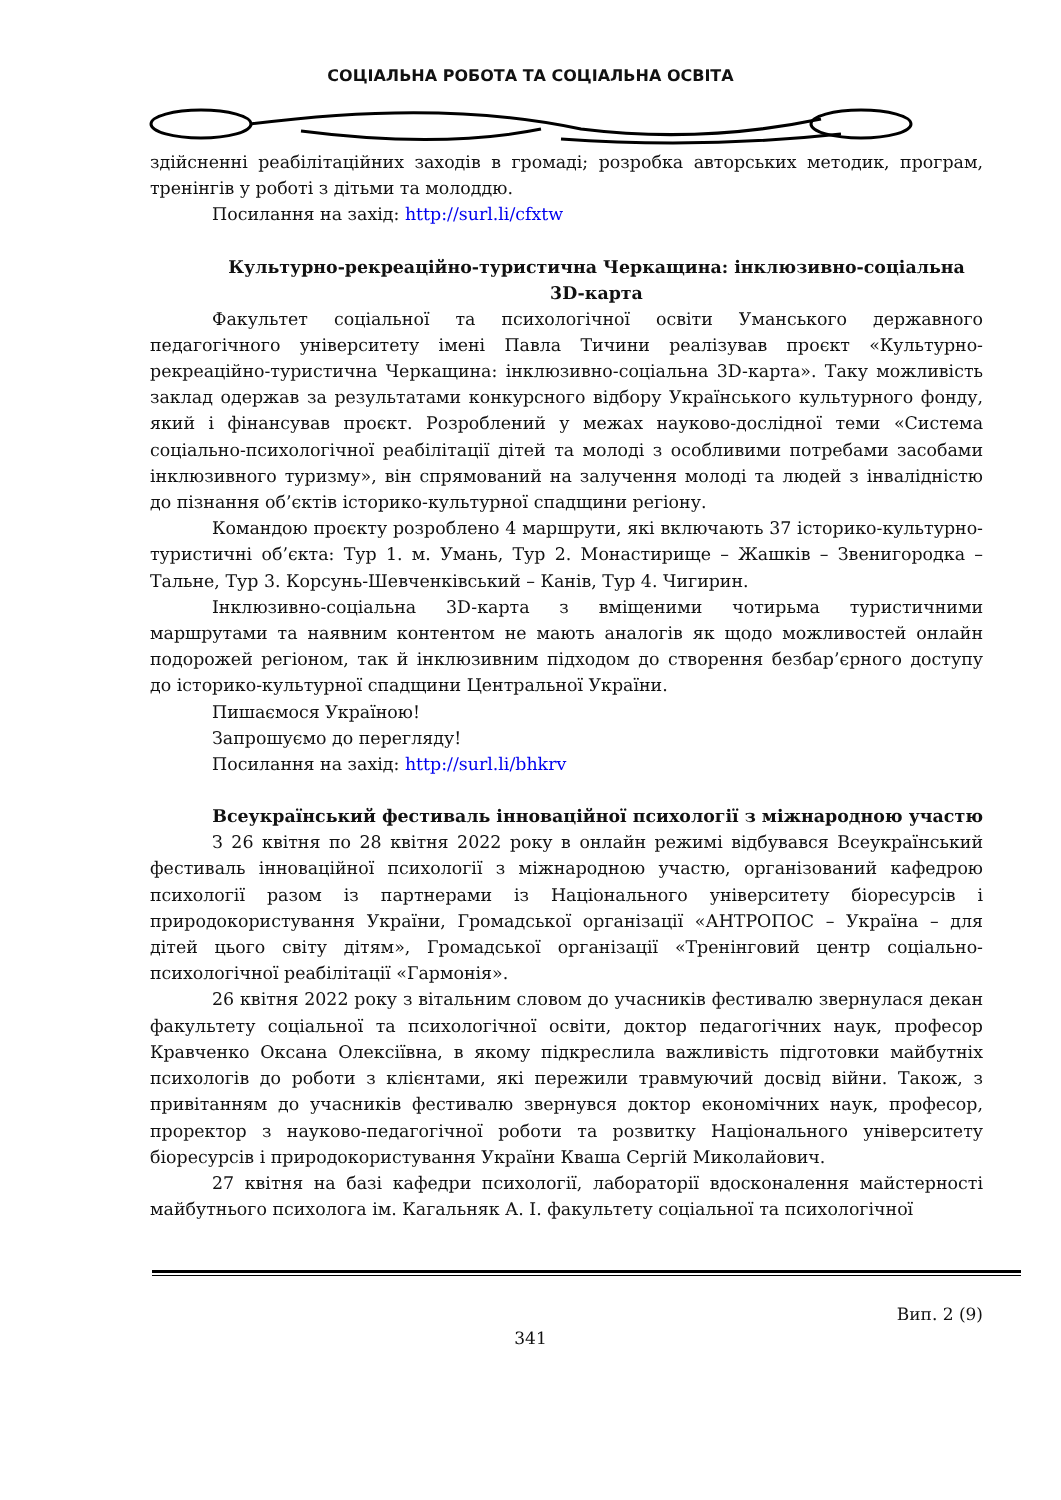СОЦІАЛЬНА РОБОТА ТА СОЦІАЛЬНА ОСВІТА
здійсненні реабілітаційних заходів в громаді; розробка авторських методик, програм, тренінгів у роботі з дітьми та молоддю.
Посилання на захід: http://surl.li/cfxtw
Культурно-рекреаційно-туристична Черкащина: інклюзивно-соціальна 3D-карта
Факультет соціальної та психологічної освіти Уманського державного педагогічного університету імені Павла Тичини реалізував проєкт «Культурно-рекреаційно-туристична Черкащина: інклюзивно-соціальна 3D-карта». Таку можливість заклад одержав за результатами конкурсного відбору Українського культурного фонду, який і фінансував проєкт. Розроблений у межах науково-дослідної теми «Система соціально-психологічної реабілітації дітей та молоді з особливими потребами засобами інклюзивного туризму», він спрямований на залучення молоді та людей з інвалідністю до пізнання об’єктів історико-культурної спадщини регіону.
Командою проєкту розроблено 4 маршрути, які включають 37 історико-культурно-туристичні об’єкта: Тур 1. м. Умань, Тур 2. Монастирище – Жашків – Звенигородка – Тальне, Тур 3. Корсунь-Шевченківський – Канів, Тур 4. Чигирин.
Інклюзивно-соціальна 3D-карта з вміщеними чотирьма туристичними маршрутами та наявним контентом не мають аналогів як щодо можливостей онлайн подорожей регіоном, так й інклюзивним підходом до створення безбар’єрного доступу до історико-культурної спадщини Центральної України.
Пишаємося Україною!
Запрошуємо до перегляду!
Посилання на захід: http://surl.li/bhkrv
Всеукраїнський фестиваль інноваційної психології з міжнародною участю
З 26 квітня по 28 квітня 2022 року в онлайн режимі відбувався Всеукраїнський фестиваль інноваційної психології з міжнародною участю, організований кафедрою психології разом із партнерами із Національного університету біоресурсів і природокористування України, Громадської організації «АНТРОПОС – Україна – для дітей цього світу дітям», Громадської організації «Тренінговий центр соціально-психологічної реабілітації «Гармонія».
26 квітня 2022 року з вітальним словом до учасників фестивалю звернулася декан факультету соціальної та психологічної освіти, доктор педагогічних наук, професор Кравченко Оксана Олексіївна, в якому підкреслила важливість підготовки майбутніх психологів до роботи з клієнтами, які пережили травмуючий досвід війни. Також, з привітанням до учасників фестивалю звернувся доктор економічних наук, професор, проректор з науково-педагогічної роботи та розвитку Національного університету біоресурсів і природокористування України Кваша Сергій Миколайович.
27 квітня на базі кафедри психології, лабораторії вдосконалення майстерності майбутнього психолога ім. Кагальняк А. І. факультету соціальної та психологічної
Вип. 2 (9)
341